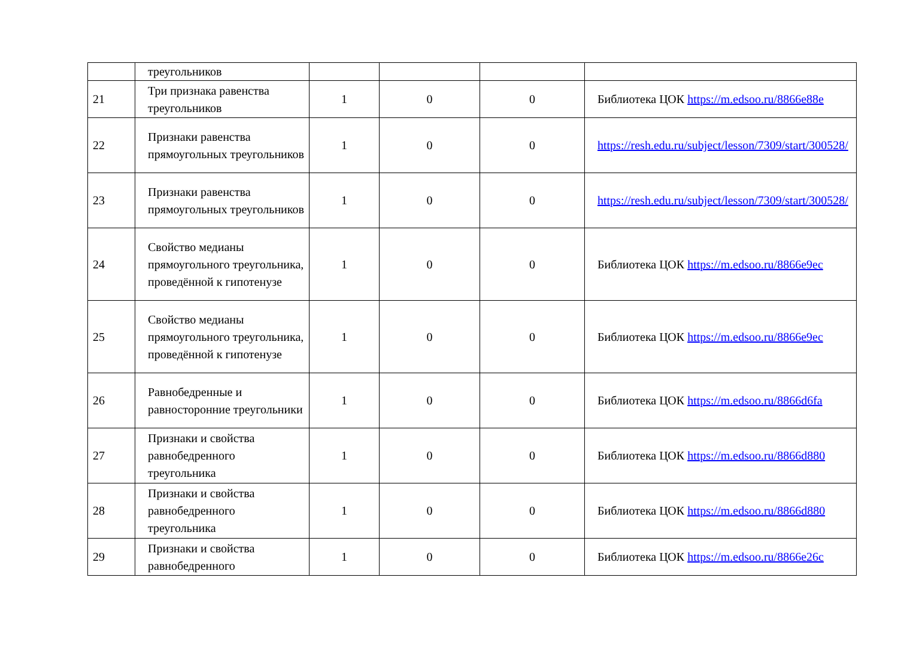| | треугольников | | | | |
| 21 | Три признака равенства треугольников | 1 | 0 | 0 | Библиотека ЦОК https://m.edsoo.ru/8866e88e |
| 22 | Признаки равенства прямоугольных треугольников | 1 | 0 | 0 | https://resh.edu.ru/subject/lesson/7309/start/300528/ |
| 23 | Признаки равенства прямоугольных треугольников | 1 | 0 | 0 | https://resh.edu.ru/subject/lesson/7309/start/300528/ |
| 24 | Свойство медианы прямоугольного треугольника, проведённой к гипотенузе | 1 | 0 | 0 | Библиотека ЦОК https://m.edsoo.ru/8866e9ec |
| 25 | Свойство медианы прямоугольного треугольника, проведённой к гипотенузе | 1 | 0 | 0 | Библиотека ЦОК https://m.edsoo.ru/8866e9ec |
| 26 | Равнобедренные и равносторонние треугольники | 1 | 0 | 0 | Библиотека ЦОК https://m.edsoo.ru/8866d6fa |
| 27 | Признаки и свойства равнобедренного треугольника | 1 | 0 | 0 | Библиотека ЦОК https://m.edsoo.ru/8866d880 |
| 28 | Признаки и свойства равнобедренного треугольника | 1 | 0 | 0 | Библиотека ЦОК https://m.edsoo.ru/8866d880 |
| 29 | Признаки и свойства равнобедренного | 1 | 0 | 0 | Библиотека ЦОК https://m.edsoo.ru/8866e26c |